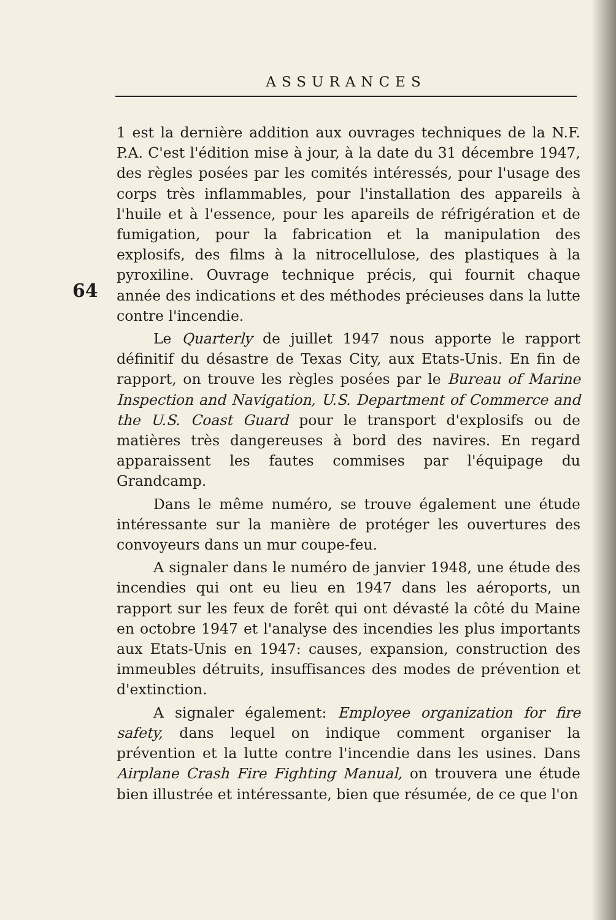ASSURANCES
1 est la dernière addition aux ouvrages techniques de la N.F. P.A. C'est l'édition mise à jour, à la date du 31 décembre 1947, des règles posées par les comités intéressés, pour l'usage des corps très inflammables, pour l'installation des appareils à l'huile et à l'essence, pour les apareils de réfrigération et de fumigation, pour la fabrication et la manipulation des explosifs, des films à la nitrocellulose, des plastiques à la pyroxiline. Ouvrage technique précis, qui fournit chaque année des indications et des méthodes précieuses dans la lutte contre l'incendie.
Le Quarterly de juillet 1947 nous apporte le rapport définitif du désastre de Texas City, aux Etats-Unis. En fin de rapport, on trouve les règles posées par le Bureau of Marine Inspection and Navigation, U.S. Department of Commerce and the U.S. Coast Guard pour le transport d'explosifs ou de matières très dangereuses à bord des navires. En regard apparaissent les fautes commises par l'équipage du Grandcamp.
Dans le même numéro, se trouve également une étude intéressante sur la manière de protéger les ouvertures des convoyeurs dans un mur coupe-feu.
A signaler dans le numéro de janvier 1948, une étude des incendies qui ont eu lieu en 1947 dans les aéroports, un rapport sur les feux de forêt qui ont dévasté la côté du Maine en octobre 1947 et l'analyse des incendies les plus importants aux Etats-Unis en 1947: causes, expansion, construction des immeubles détruits, insuffisances des modes de prévention et d'extinction.
A signaler également: Employee organization for fire safety, dans lequel on indique comment organiser la prévention et la lutte contre l'incendie dans les usines. Dans Airplane Crash Fire Fighting Manual, on trouvera une étude bien illustrée et intéressante, bien que résumée, de ce que l'on
64